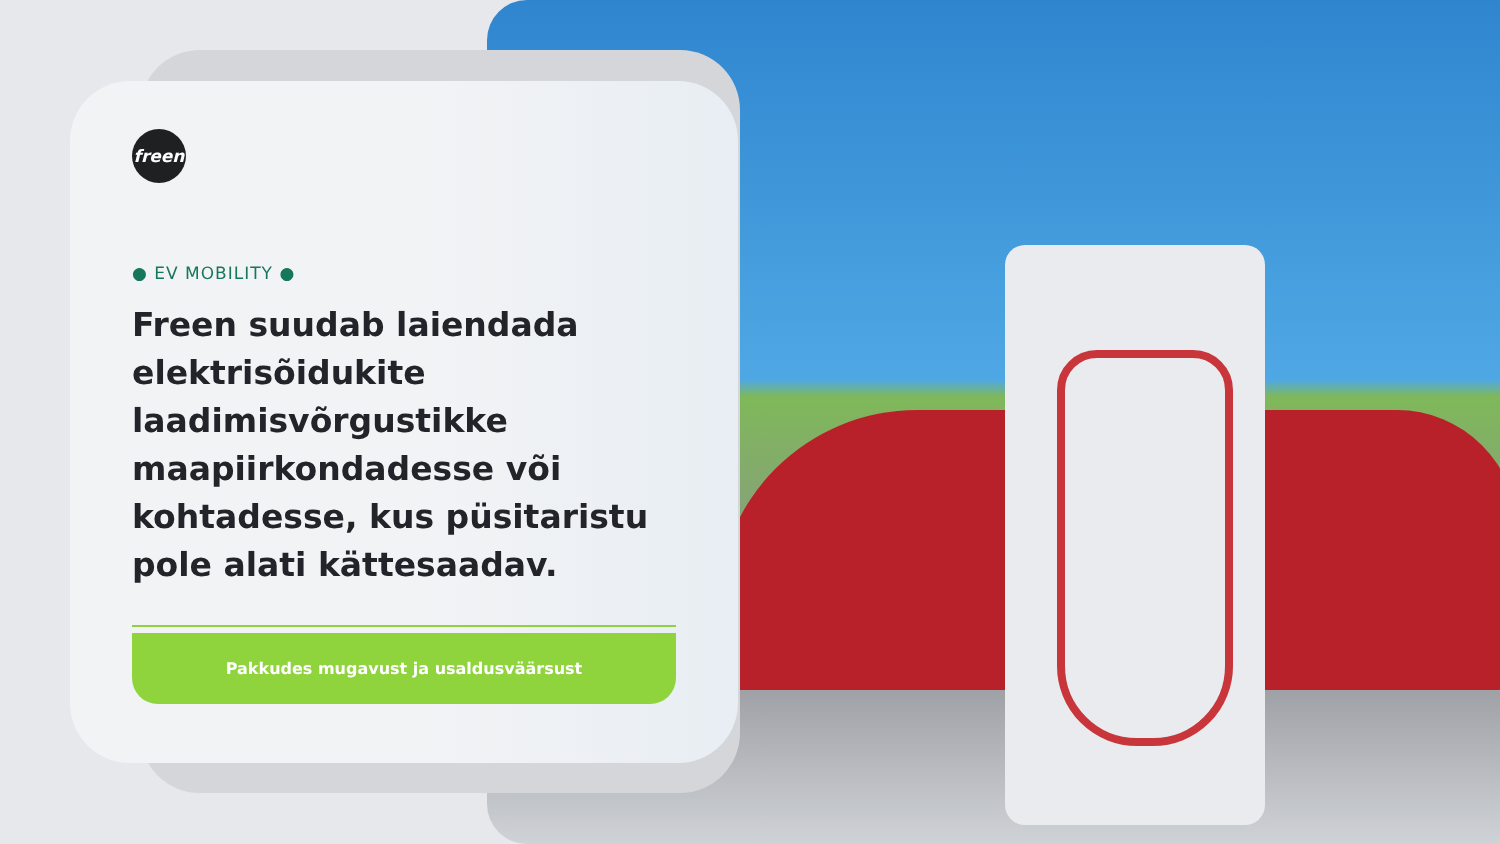freen
● EV MOBILITY ●
Freen suudab laiendada elektrisõidukite laadimisvõrgustikke maapiirkondadesse või kohtadesse, kus püsitaristu pole alati kättesaadav.
Pakkudes mugavust ja usaldusväärsust